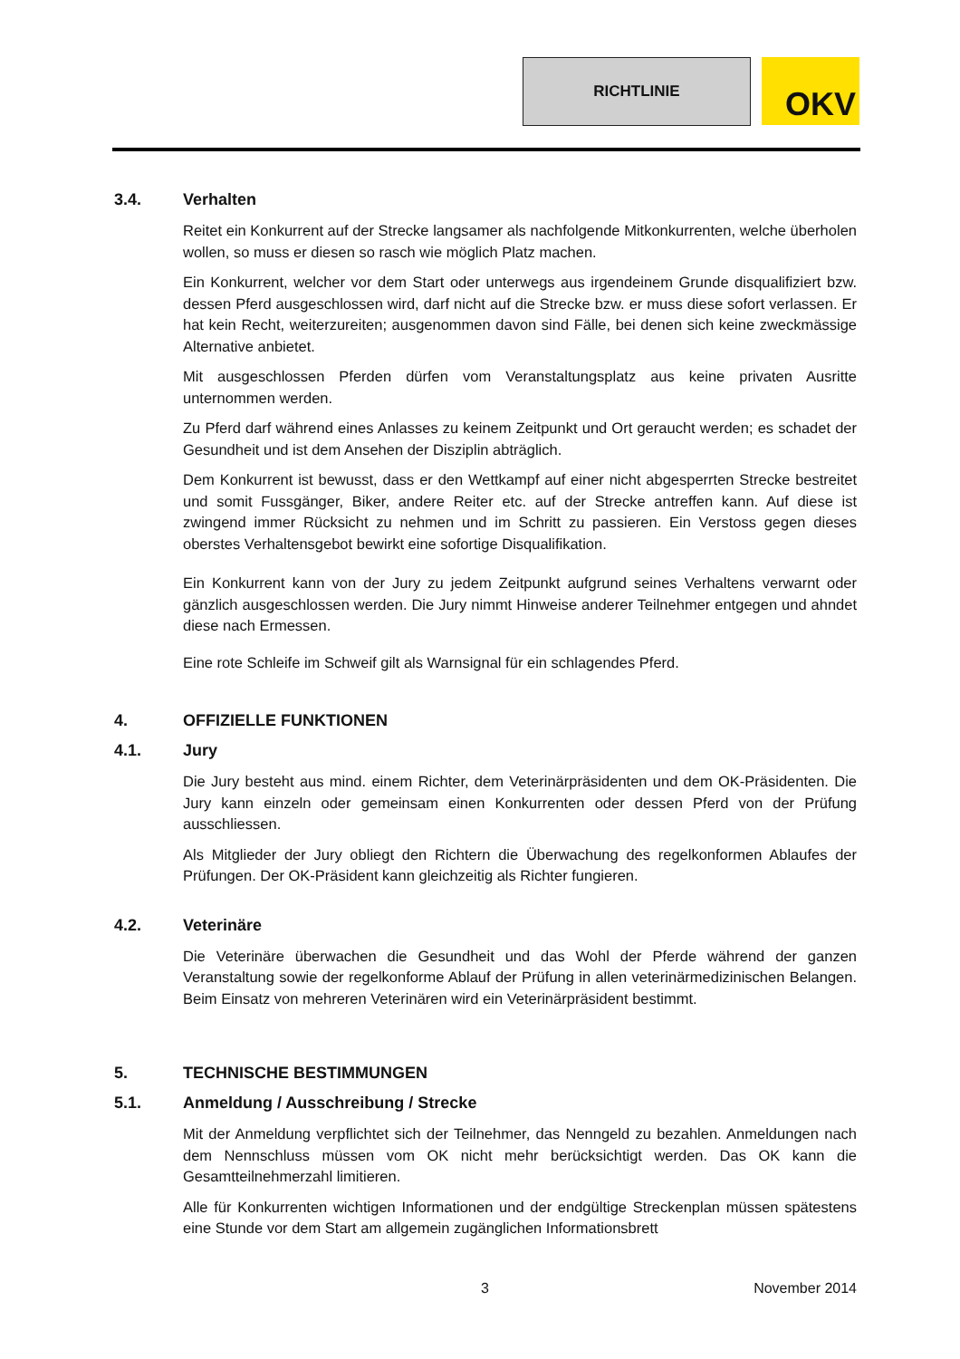RICHTLINIE
OKV
3.4. Verhalten
Reitet ein Konkurrent auf der Strecke langsamer als nachfolgende Mitkonkurrenten, welche überholen wollen, so muss er diesen so rasch wie möglich Platz machen.
Ein Konkurrent, welcher vor dem Start oder unterwegs aus irgendeinem Grunde disqualifiziert bzw. dessen Pferd ausgeschlossen wird, darf nicht auf die Strecke bzw. er muss diese sofort verlassen. Er hat kein Recht, weiterzureiten; ausgenommen davon sind Fälle, bei denen sich keine zweckmässige Alternative anbietet.
Mit ausgeschlossen Pferden dürfen vom Veranstaltungsplatz aus keine privaten Ausritte unternommen werden.
Zu Pferd darf während eines Anlasses zu keinem Zeitpunkt und Ort geraucht werden; es schadet der Gesundheit und ist dem Ansehen der Disziplin abträglich.
Dem Konkurrent ist bewusst, dass er den Wettkampf auf einer nicht abgesperrten Strecke bestreitet und somit Fussgänger, Biker, andere Reiter etc. auf der Strecke antreffen kann. Auf diese ist zwingend immer Rücksicht zu nehmen und im Schritt zu passieren. Ein Verstoss gegen dieses oberstes Verhaltensgebot bewirkt eine sofortige Disqualifikation.
Ein Konkurrent kann von der Jury zu jedem Zeitpunkt aufgrund seines Verhaltens verwarnt oder gänzlich ausgeschlossen werden. Die Jury nimmt Hinweise anderer Teilnehmer entgegen und ahndet diese nach Ermessen.
Eine rote Schleife im Schweif gilt als Warnsignal für ein schlagendes Pferd.
4. OFFIZIELLE FUNKTIONEN
4.1. Jury
Die Jury besteht aus mind. einem Richter, dem Veterinärpräsidenten und dem OK-Präsidenten. Die Jury kann einzeln oder gemeinsam einen Konkurrenten oder dessen Pferd von der Prüfung ausschliessen.
Als Mitglieder der Jury obliegt den Richtern die Überwachung des regelkonformen Ablaufes der Prüfungen. Der OK-Präsident kann gleichzeitig als Richter fungieren.
4.2. Veterinäre
Die Veterinäre überwachen die Gesundheit und das Wohl der Pferde während der ganzen Veranstaltung sowie der regelkonforme Ablauf der Prüfung in allen veterinärmedizinischen Belangen. Beim Einsatz von mehreren Veterinären wird ein Veterinärpräsident bestimmt.
5. TECHNISCHE BESTIMMUNGEN
5.1. Anmeldung / Ausschreibung / Strecke
Mit der Anmeldung verpflichtet sich der Teilnehmer, das Nenngeld zu bezahlen. Anmeldungen nach dem Nennschluss müssen vom OK nicht mehr berücksichtigt werden. Das OK kann die Gesamtteilnehmerzahl limitieren.
Alle für Konkurrenten wichtigen Informationen und der endgültige Streckenplan müssen spätestens eine Stunde vor dem Start am allgemein zugänglichen Informationsbrett
3 November 2014